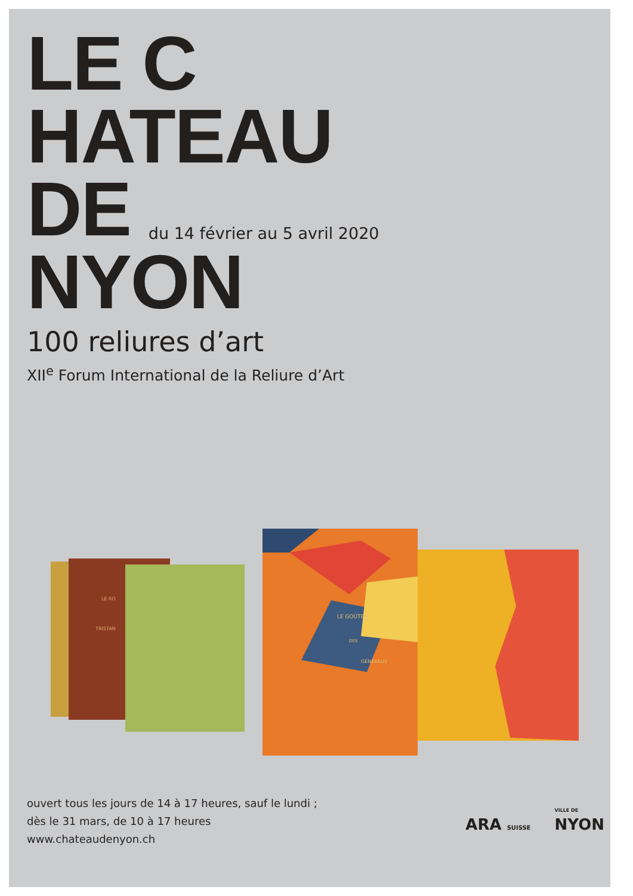LE C
HATEAU
DE du 14 février au 5 avril 2020
NYON
100 reliures d’art
XII<sup>e</sup> Forum International de la Reliure d’Art
LE RO
TRISTAN
LE GOÛTER
DES
GÉNÉRAUX
ouvert tous les jours de 14 à 17 heures, sauf le lundi ;
dès le 31 mars, de 10 à 17 heures
www.chateaudenyon.ch
ARA SUISSE
VILLE DE
NYON